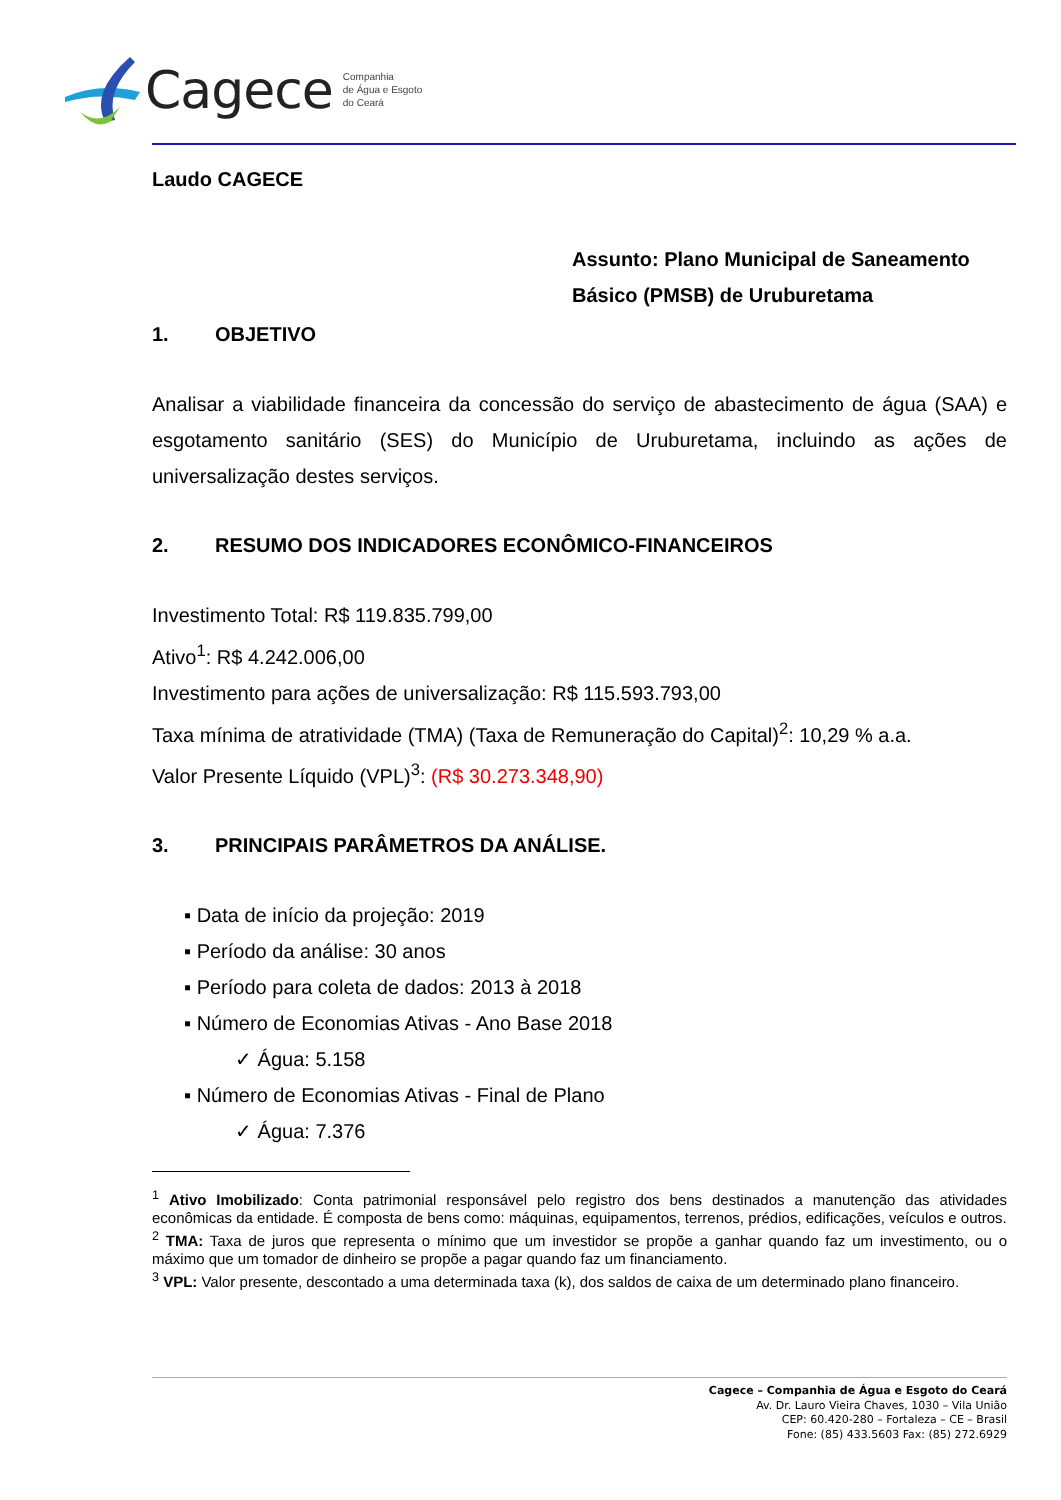Cagece Companhia
de Água e Esgoto
do Ceará
Laudo CAGECE
Assunto: Plano Municipal de Saneamento Básico (PMSB) de Uruburetama
1. OBJETIVO
Analisar a viabilidade financeira da concessão do serviço de abastecimento de água (SAA) e esgotamento sanitário (SES) do Município de Uruburetama, incluindo as ações de universalização destes serviços.
2. RESUMO DOS INDICADORES ECONÔMICO-FINANCEIROS
Investimento Total: R$ 119.835.799,00
Ativo<sup>1</sup>: R$ 4.242.006,00
Investimento para ações de universalização: R$ 115.593.793,00
Taxa mínima de atratividade (TMA) (Taxa de Remuneração do Capital)<sup>2</sup>: 10,29 % a.a.
Valor Presente Líquido (VPL)<sup>3</sup>: (R$ 30.273.348,90)
3. PRINCIPAIS PARÂMETROS DA ANÁLISE.
▪ Data de início da projeção: 2019
▪ Período da análise: 30 anos
▪ Período para coleta de dados: 2013 à 2018
▪ Número de Economias Ativas - Ano Base 2018
✓ Água: 5.158
▪ Número de Economias Ativas - Final de Plano
✓ Água: 7.376
<sup>1</sup> Ativo Imobilizado: Conta patrimonial responsável pelo registro dos bens destinados a manutenção das atividades econômicas da entidade. É composta de bens como: máquinas, equipamentos, terrenos, prédios, edificações, veículos e outros.
<sup>2</sup> TMA: Taxa de juros que representa o mínimo que um investidor se propõe a ganhar quando faz um investimento, ou o máximo que um tomador de dinheiro se propõe a pagar quando faz um financiamento.
<sup>3</sup> VPL: Valor presente, descontado a uma determinada taxa (k), dos saldos de caixa de um determinado plano financeiro.
Cagece – Companhia de Água e Esgoto do Ceará
Av. Dr. Lauro Vieira Chaves, 1030 – Vila União
CEP: 60.420-280 – Fortaleza – CE – Brasil
Fone: (85) 433.5603 Fax: (85) 272.6929